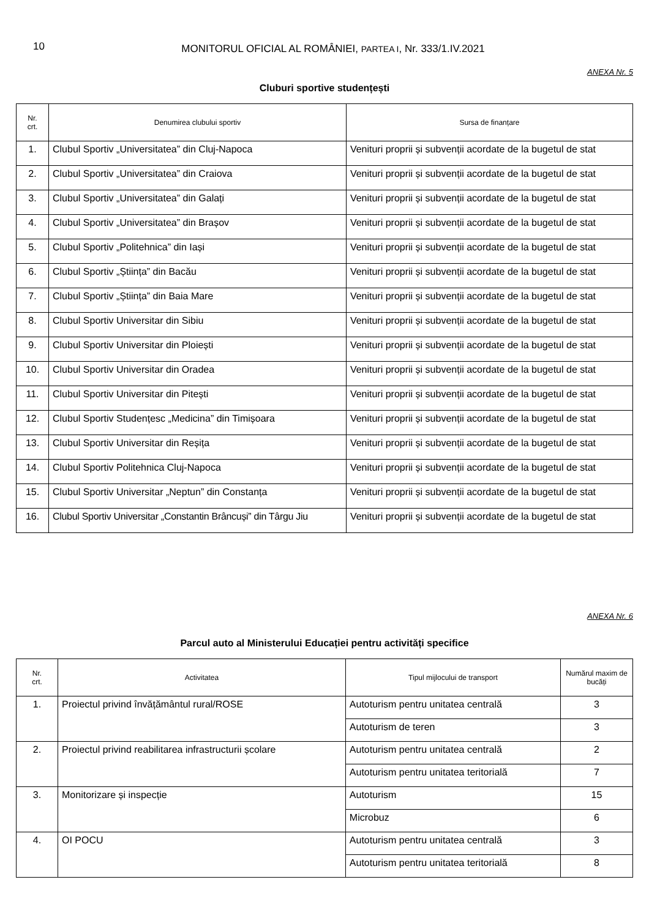10
MONITORUL OFICIAL AL ROMÂNIEI, PARTEA I, Nr. 333/1.IV.2021
ANEXA Nr. 5
Cluburi sportive studențești
| Nr. crt. | Denumirea clubului sportiv | Sursa de finanțare |
| --- | --- | --- |
| 1. | Clubul Sportiv „Universitatea” din Cluj-Napoca | Venituri proprii și subvenții acordate de la bugetul de stat |
| 2. | Clubul Sportiv „Universitatea” din Craiova | Venituri proprii și subvenții acordate de la bugetul de stat |
| 3. | Clubul Sportiv „Universitatea” din Galați | Venituri proprii și subvenții acordate de la bugetul de stat |
| 4. | Clubul Sportiv „Universitatea” din Brașov | Venituri proprii și subvenții acordate de la bugetul de stat |
| 5. | Clubul Sportiv „Politehnica” din Iași | Venituri proprii și subvenții acordate de la bugetul de stat |
| 6. | Clubul Sportiv „Știința” din Bacău | Venituri proprii și subvenții acordate de la bugetul de stat |
| 7. | Clubul Sportiv „Știința” din Baia Mare | Venituri proprii și subvenții acordate de la bugetul de stat |
| 8. | Clubul Sportiv Universitar din Sibiu | Venituri proprii și subvenții acordate de la bugetul de stat |
| 9. | Clubul Sportiv Universitar din Ploiești | Venituri proprii și subvenții acordate de la bugetul de stat |
| 10. | Clubul Sportiv Universitar din Oradea | Venituri proprii și subvenții acordate de la bugetul de stat |
| 11. | Clubul Sportiv Universitar din Pitești | Venituri proprii și subvenții acordate de la bugetul de stat |
| 12. | Clubul Sportiv Studențesc „Medicina” din Timișoara | Venituri proprii și subvenții acordate de la bugetul de stat |
| 13. | Clubul Sportiv Universitar din Reșița | Venituri proprii și subvenții acordate de la bugetul de stat |
| 14. | Clubul Sportiv Politehnica Cluj-Napoca | Venituri proprii și subvenții acordate de la bugetul de stat |
| 15. | Clubul Sportiv Universitar „Neptun” din Constanța | Venituri proprii și subvenții acordate de la bugetul de stat |
| 16. | Clubul Sportiv Universitar „Constantin Brâncuși” din Târgu Jiu | Venituri proprii și subvenții acordate de la bugetul de stat |
ANEXA Nr. 6
Parcul auto al Ministerului Educației pentru activități specifice
| Nr. crt. | Activitatea | Tipul mijlocului de transport | Numărul maxim de bucăți |
| --- | --- | --- | --- |
| 1. | Proiectul privind învățământul rural/ROSE | Autoturism pentru unitatea centrală | 3 |
| | | Autoturism de teren | 3 |
| 2. | Proiectul privind reabilitarea infrastructurii școlare | Autoturism pentru unitatea centrală | 2 |
| | | Autoturism pentru unitatea teritorială | 7 |
| 3. | Monitorizare și inspecție | Autoturism | 15 |
| | | Microbuz | 6 |
| 4. | OI POCU | Autoturism pentru unitatea centrală | 3 |
| | | Autoturism pentru unitatea teritorială | 8 |